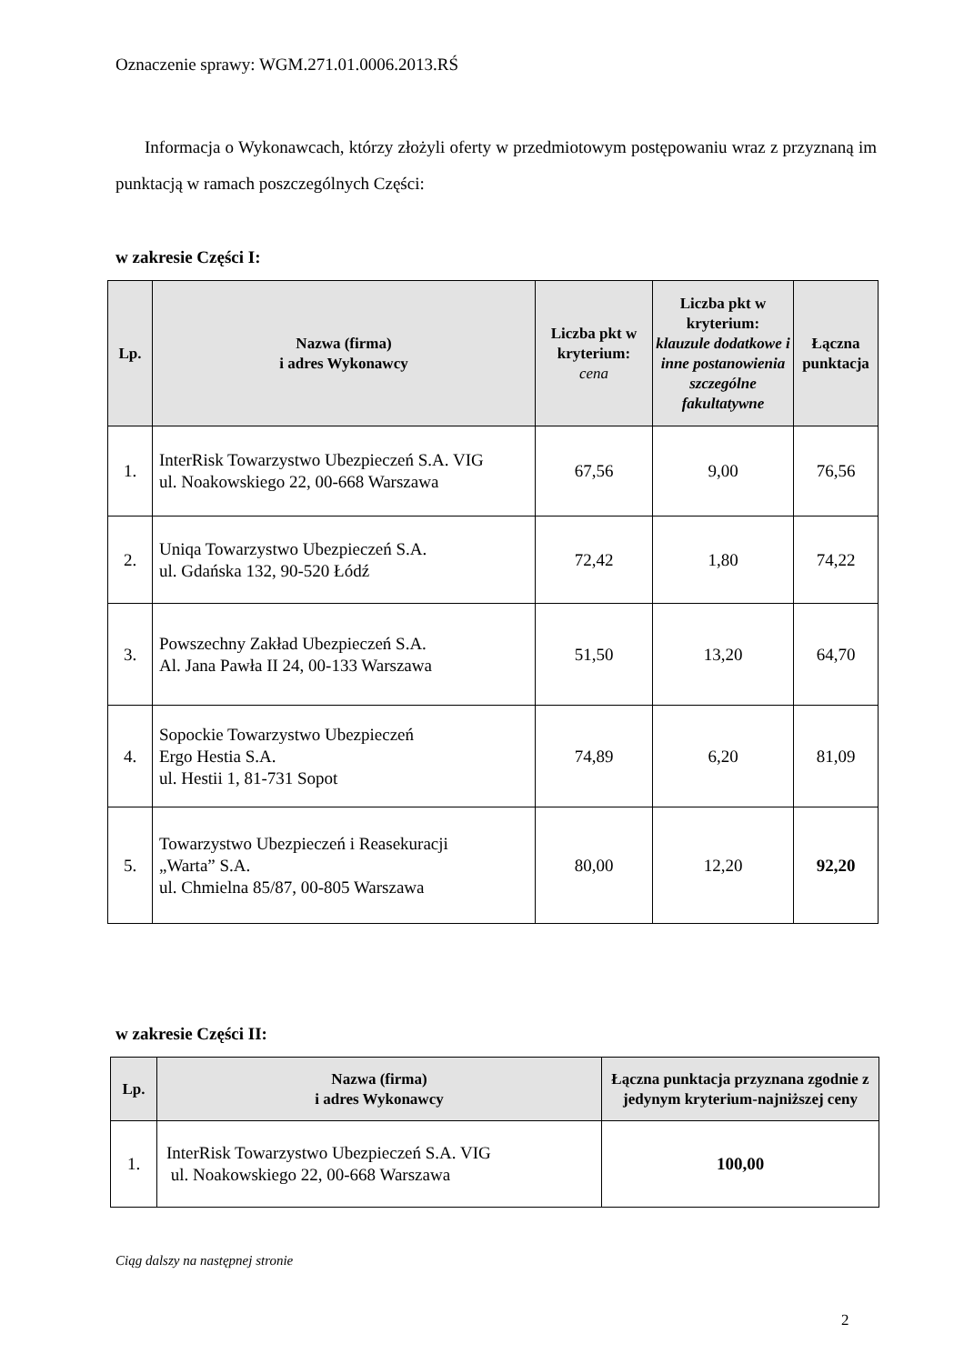Oznaczenie sprawy: WGM.271.01.0006.2013.RŚ
Informacja o Wykonawcach, którzy złożyli oferty w przedmiotowym postępowaniu wraz z przyznaną im punktacją w ramach poszczególnych Części:
w zakresie Części I:
| Lp. | Nazwa (firma) i adres Wykonawcy | Liczba pkt w kryterium: cena | Liczba pkt w kryterium: klauzule dodatkowe i inne postanowienia szczególne fakultatywne | Łączna punktacja |
| --- | --- | --- | --- | --- |
| 1. | InterRisk Towarzystwo Ubezpieczeń S.A. VIG ul. Noakowskiego 22, 00-668 Warszawa | 67,56 | 9,00 | 76,56 |
| 2. | Uniqa Towarzystwo Ubezpieczeń S.A. ul. Gdańska 132, 90-520 Łódź | 72,42 | 1,80 | 74,22 |
| 3. | Powszechny Zakład Ubezpieczeń S.A. Al. Jana Pawła II 24, 00-133 Warszawa | 51,50 | 13,20 | 64,70 |
| 4. | Sopockie Towarzystwo Ubezpieczeń Ergo Hestia S.A. ul. Hestii 1, 81-731 Sopot | 74,89 | 6,20 | 81,09 |
| 5. | Towarzystwo Ubezpieczeń i Reasekuracji „Warta” S.A. ul. Chmielna 85/87, 00-805 Warszawa | 80,00 | 12,20 | 92,20 |
w zakresie Części II:
| Lp. | Nazwa (firma) i adres Wykonawcy | Łączna punktacja przyznana zgodnie z jedynym kryterium-najniższej ceny |
| --- | --- | --- |
| 1. | InterRisk Towarzystwo Ubezpieczeń S.A. VIG ul. Noakowskiego 22, 00-668 Warszawa | 100,00 |
Ciąg dalszy na następnej stronie
2